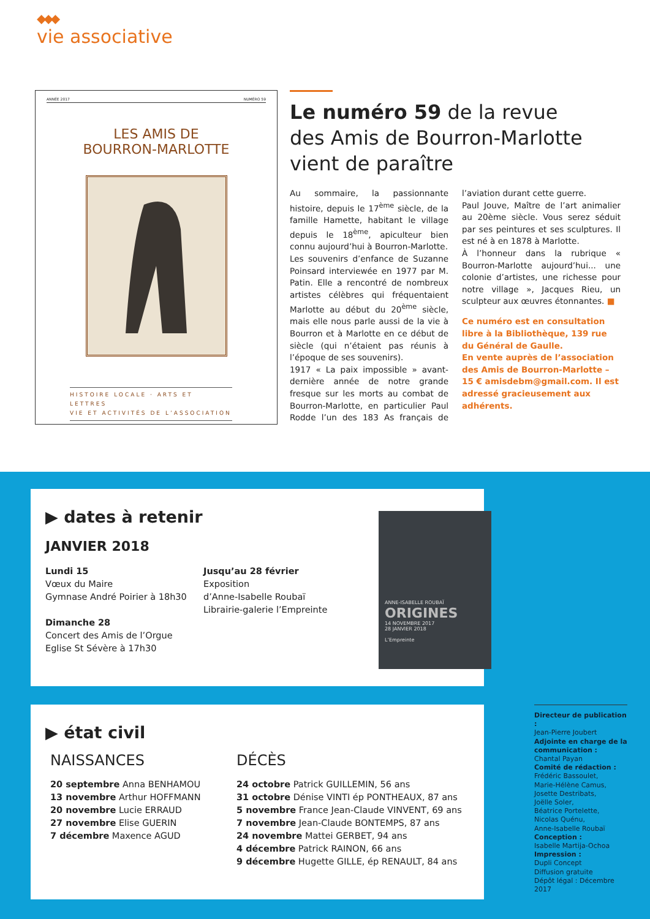◆◆◆
vie associative
ANNÉE 2017 NUMÉRO 59
LES AMIS DE
BOURRON-MARLOTTE
HISTOIRE LOCALE · ARTS ET LETTRES
VIE ET ACTIVITÉS DE L’ASSOCIATION
Le numéro 59 de la revue
des Amis de Bourron-Marlotte
vient de paraître
Au sommaire, la passionnante histoire, depuis le 17<sup>ème</sup> siècle, de la famille Hamette, habitant le village depuis le 18<sup>ème</sup>, apiculteur bien connu aujourd’hui à Bourron-Marlotte.
Les souvenirs d’enfance de Suzanne Poinsard interviewée en 1977 par M. Patin. Elle a rencontré de nombreux artistes célèbres qui fréquentaient Marlotte au début du 20<sup>ème</sup> siècle, mais elle nous parle aussi de la vie à Bourron et à Marlotte en ce début de siècle (qui n’étaient pas réunis à l’époque de ses souvenirs).
1917 « La paix impossible » avant-dernière année de notre grande fresque sur les morts au combat de Bourron-Marlotte, en particulier Paul Rodde l’un des 183 As français de l’aviation durant cette guerre.
Paul Jouve, Maître de l’art animalier au 20ème siècle. Vous serez séduit par ses peintures et ses sculptures. Il est né à en 1878 à Marlotte.
À l’honneur dans la rubrique « Bourron-Marlotte aujourd’hui... une colonie d’artistes, une richesse pour notre village », Jacques Rieu, un sculpteur aux œuvres étonnantes. ■
Ce numéro est en consultation libre à la Bibliothèque, 139 rue du Général de Gaulle.
En vente auprès de l’association des Amis de Bourron-Marlotte – 15 € amisdebm@gmail.com. Il est adressé gracieusement aux adhérents.
▶ dates à retenir
JANVIER 2018
Lundi 15
Vœux du Maire
Gymnase André Poirier à 18h30
Dimanche 28
Concert des Amis de l’Orgue
Eglise St Sévère à 17h30
Jusqu’au 28 février
Exposition
d’Anne-Isabelle Roubaï
Librairie-galerie l’Empreinte
ANNE-ISABELLE ROUBAÏ
ORIGINES
14 NOVEMBRE 2017
28 JANVIER 2018
L’Empreinte
▶ état civil
NAISSANCES
20 septembre Anna BENHAMOU
13 novembre Arthur HOFFMANN
20 novembre Lucie ERRAUD
27 novembre Elise GUERIN
7 décembre Maxence AGUD
DÉCÈS
24 octobre Patrick GUILLEMIN, 56 ans
31 octobre Dénise VINTI ép PONTHEAUX, 87 ans
5 novembre France Jean-Claude VINVENT, 69 ans
7 novembre Jean-Claude BONTEMPS, 87 ans
24 novembre Mattei GERBET, 94 ans
4 décembre Patrick RAINON, 66 ans
9 décembre Hugette GILLE, ép RENAULT, 84 ans
Directeur de publication :
Jean-Pierre Joubert
Adjointe en charge de la communication :
Chantal Payan
Comité de rédaction :
Frédéric Bassoulet,
Marie-Hélène Camus,
Josette Destribats,
Joëlle Soler,
Béatrice Portelette,
Nicolas Quénu,
Anne-Isabelle Roubaï
Conception :
Isabelle Martija-Ochoa
Impression :
Dupli Concept
Diffusion gratuite
Dépôt légal : Décembre 2017